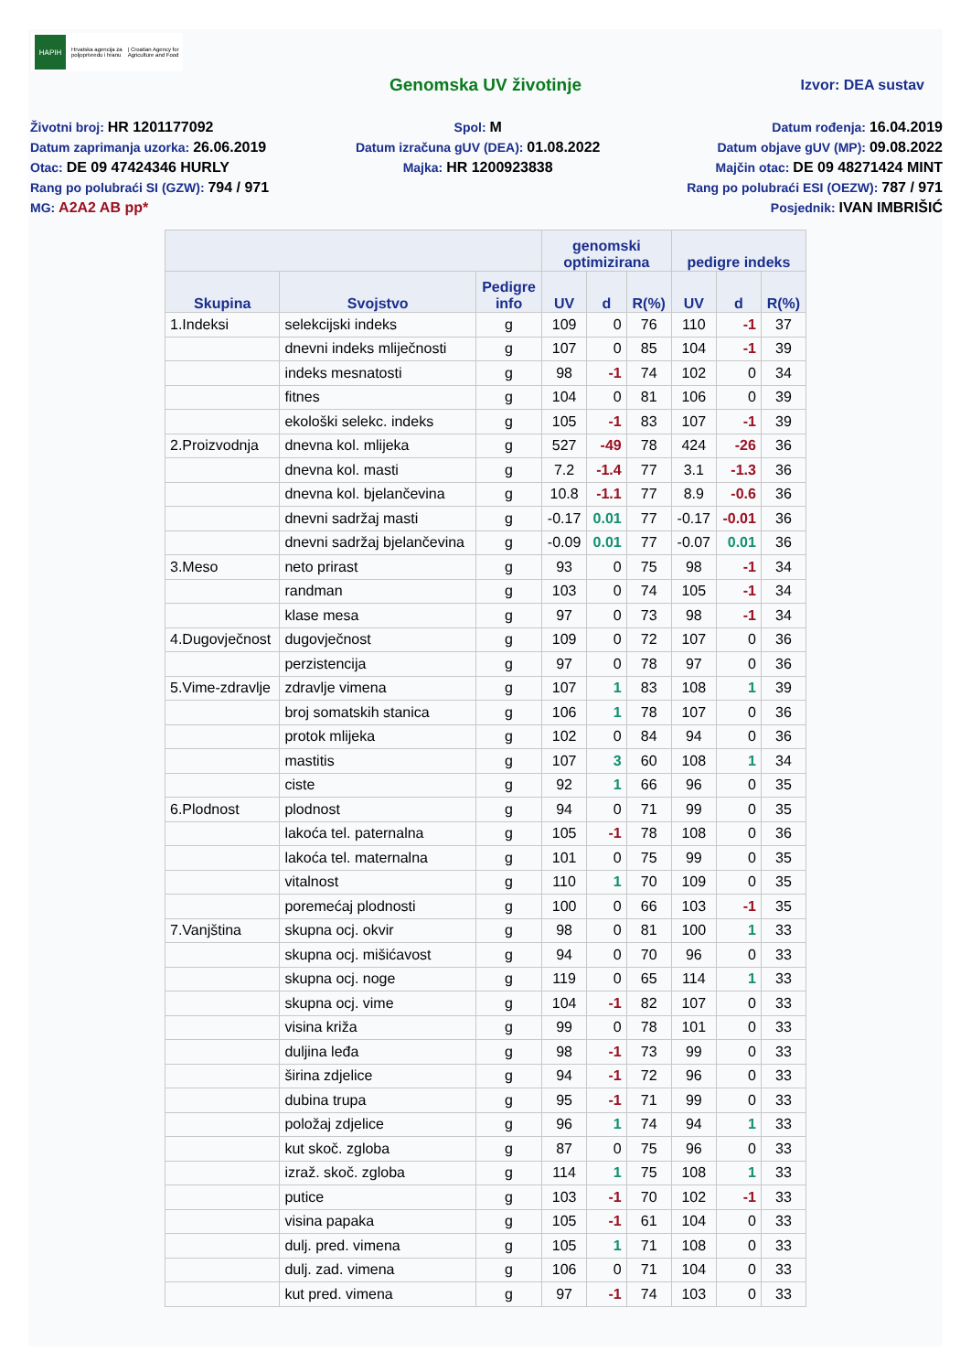HAPIH
Hrvatska agencija za
poljoprivredu i hranu
| Croatian Agency for
Agriculture and Food
Genomska UV životinje Izvor: DEA sustav
Životni broj: HR 1201177092
Datum zaprimanja uzorka: 26.06.2019
Otac: DE 09 47424346 HURLY
Rang po polubraći SI (GZW): 794 / 971
MG: A2A2 AB pp*
Spol: M
Datum izračuna gUV (DEA): 01.08.2022
Majka: HR 1200923838
Datum rođenja: 16.04.2019
Datum objave gUV (MP): 09.08.2022
Majčin otac: DE 09 48271424 MINT
Rang po polubraći ESI (OEZW): 787 / 971
Posjednik: IVAN IMBRIŠIĆ
| | | | genomski optimizirana | | | pedigre indeks | | |
| --- | --- | --- | --- | --- | --- | --- | --- | --- |
| Skupina | Svojstvo | Pedigre info | UV | d | R(%) | UV | d | R(%) |
| 1.Indeksi | selekcijski indeks | g | 109 | 0 | 76 | 110 | -1 | 37 |
| | dnevni indeks mliječnosti | g | 107 | 0 | 85 | 104 | -1 | 39 |
| | indeks mesnatosti | g | 98 | -1 | 74 | 102 | 0 | 34 |
| | fitnes | g | 104 | 0 | 81 | 106 | 0 | 39 |
| | ekološki selekc. indeks | g | 105 | -1 | 83 | 107 | -1 | 39 |
| 2.Proizvodnja | dnevna kol. mlijeka | g | 527 | -49 | 78 | 424 | -26 | 36 |
| | dnevna kol. masti | g | 7.2 | -1.4 | 77 | 3.1 | -1.3 | 36 |
| | dnevna kol. bjelančevina | g | 10.8 | -1.1 | 77 | 8.9 | -0.6 | 36 |
| | dnevni sadržaj masti | g | -0.17 | 0.01 | 77 | -0.17 | -0.01 | 36 |
| | dnevni sadržaj bjelančevina | g | -0.09 | 0.01 | 77 | -0.07 | 0.01 | 36 |
| 3.Meso | neto prirast | g | 93 | 0 | 75 | 98 | -1 | 34 |
| | randman | g | 103 | 0 | 74 | 105 | -1 | 34 |
| | klase mesa | g | 97 | 0 | 73 | 98 | -1 | 34 |
| 4.Dugovječnost | dugovječnost | g | 109 | 0 | 72 | 107 | 0 | 36 |
| | perzistencija | g | 97 | 0 | 78 | 97 | 0 | 36 |
| 5.Vime-zdravlje | zdravlje vimena | g | 107 | 1 | 83 | 108 | 1 | 39 |
| | broj somatskih stanica | g | 106 | 1 | 78 | 107 | 0 | 36 |
| | protok mlijeka | g | 102 | 0 | 84 | 94 | 0 | 36 |
| | mastitis | g | 107 | 3 | 60 | 108 | 1 | 34 |
| | ciste | g | 92 | 1 | 66 | 96 | 0 | 35 |
| 6.Plodnost | plodnost | g | 94 | 0 | 71 | 99 | 0 | 35 |
| | lakoća tel. paternalna | g | 105 | -1 | 78 | 108 | 0 | 36 |
| | lakoća tel. maternalna | g | 101 | 0 | 75 | 99 | 0 | 35 |
| | vitalnost | g | 110 | 1 | 70 | 109 | 0 | 35 |
| | poremećaj plodnosti | g | 100 | 0 | 66 | 103 | -1 | 35 |
| 7.Vanjština | skupna ocj. okvir | g | 98 | 0 | 81 | 100 | 1 | 33 |
| | skupna ocj. mišićavost | g | 94 | 0 | 70 | 96 | 0 | 33 |
| | skupna ocj. noge | g | 119 | 0 | 65 | 114 | 1 | 33 |
| | skupna ocj. vime | g | 104 | -1 | 82 | 107 | 0 | 33 |
| | visina križa | g | 99 | 0 | 78 | 101 | 0 | 33 |
| | duljina leđa | g | 98 | -1 | 73 | 99 | 0 | 33 |
| | širina zdjelice | g | 94 | -1 | 72 | 96 | 0 | 33 |
| | dubina trupa | g | 95 | -1 | 71 | 99 | 0 | 33 |
| | položaj zdjelice | g | 96 | 1 | 74 | 94 | 1 | 33 |
| | kut skoč. zgloba | g | 87 | 0 | 75 | 96 | 0 | 33 |
| | izraž. skoč. zgloba | g | 114 | 1 | 75 | 108 | 1 | 33 |
| | putice | g | 103 | -1 | 70 | 102 | -1 | 33 |
| | visina papaka | g | 105 | -1 | 61 | 104 | 0 | 33 |
| | dulj. pred. vimena | g | 105 | 1 | 71 | 108 | 0 | 33 |
| | dulj. zad. vimena | g | 106 | 0 | 71 | 104 | 0 | 33 |
| | kut pred. vimena | g | 97 | -1 | 74 | 103 | 0 | 33 |